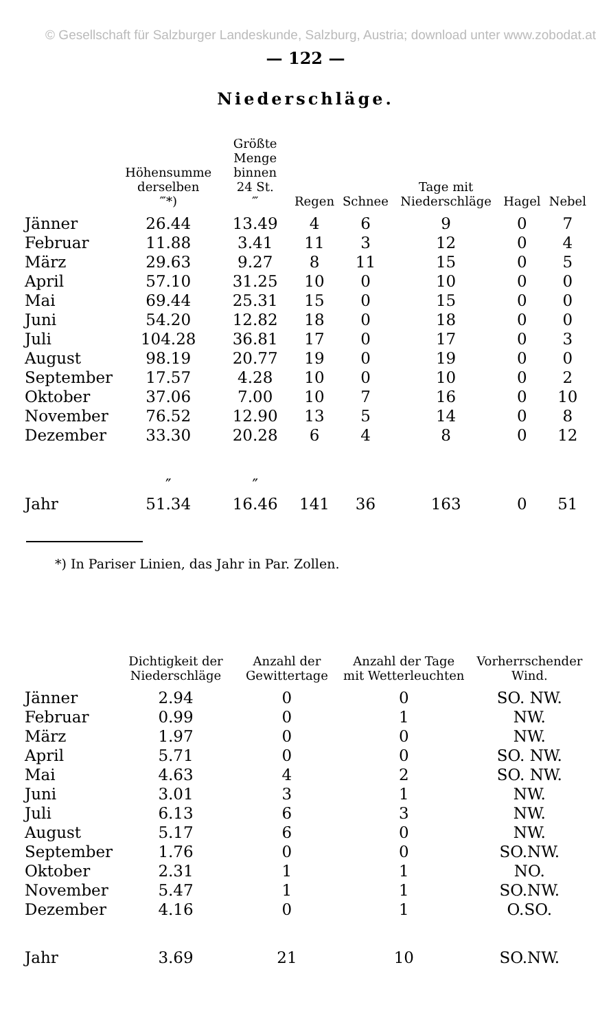© Gesellschaft für Salzburger Landeskunde, Salzburg, Austria; download unter www.zobodat.at
— 122 —
Niederschläge.
| | Höhensumme derselben ‴*) | Größte Menge binnen 24 St. ‴ | Regen | Schnee | Tage mit Niederschläge | Hagel | Nebel |
| --- | --- | --- | --- | --- | --- | --- | --- |
| Jänner | 26.44 | 13.49 | 4 | 6 | 9 | 0 | 7 |
| Februar | 11.88 | 3.41 | 11 | 3 | 12 | 0 | 4 |
| März | 29.63 | 9.27 | 8 | 11 | 15 | 0 | 5 |
| April | 57.10 | 31.25 | 10 | 0 | 10 | 0 | 0 |
| Mai | 69.44 | 25.31 | 15 | 0 | 15 | 0 | 0 |
| Juni | 54.20 | 12.82 | 18 | 0 | 18 | 0 | 0 |
| Juli | 104.28 | 36.81 | 17 | 0 | 17 | 0 | 3 |
| August | 98.19 | 20.77 | 19 | 0 | 19 | 0 | 0 |
| September | 17.57 | 4.28 | 10 | 0 | 10 | 0 | 2 |
| Oktober | 37.06 | 7.00 | 10 | 7 | 16 | 0 | 10 |
| November | 76.52 | 12.90 | 13 | 5 | 14 | 0 | 8 |
| Dezember | 33.30 | 20.28 | 6 | 4 | 8 | 0 | 12 |
| | ″ | ″ | | | | | |
| Jahr | 51.34 | 16.46 | 141 | 36 | 163 | 0 | 51 |
*) In Pariser Linien, das Jahr in Par. Zollen.
| | Dichtigkeit der Niederschläge | Anzahl der Gewittertage | Anzahl der Tage mit Wetterleuchten | Vorherrschender Wind. |
| --- | --- | --- | --- | --- |
| Jänner | 2.94 | 0 | 0 | SO. NW. |
| Februar | 0.99 | 0 | 1 | NW. |
| März | 1.97 | 0 | 0 | NW. |
| April | 5.71 | 0 | 0 | SO. NW. |
| Mai | 4.63 | 4 | 2 | SO. NW. |
| Juni | 3.01 | 3 | 1 | NW. |
| Juli | 6.13 | 6 | 3 | NW. |
| August | 5.17 | 6 | 0 | NW. |
| September | 1.76 | 0 | 0 | SO.NW. |
| Oktober | 2.31 | 1 | 1 | NO. |
| November | 5.47 | 1 | 1 | SO.NW. |
| Dezember | 4.16 | 0 | 1 | O.SO. |
| Jahr | 3.69 | 21 | 10 | SO.NW. |